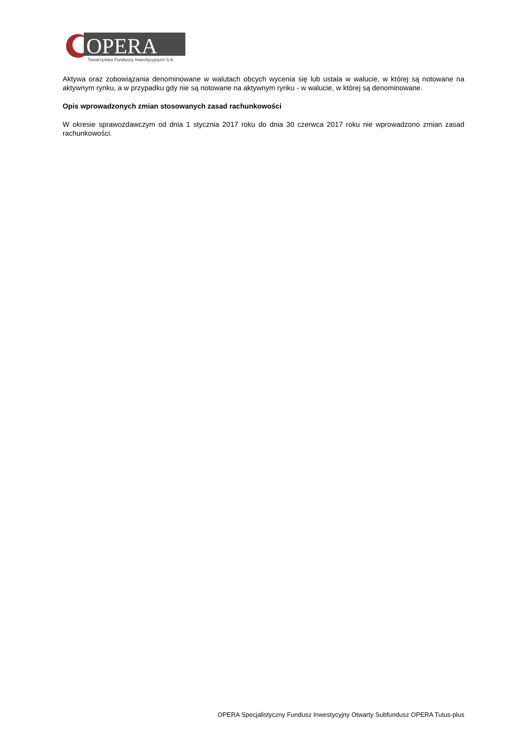OPERA
Towarzystwo Funduszy Inwestycyjnych S.A.
Aktywa oraz zobowiązania denominowane w walutach obcych wycenia się lub ustala w walucie, w której są notowane na aktywnym rynku, a w przypadku gdy nie są notowane na aktywnym rynku - w walucie, w której są denominowane.
Opis wprowadzonych zmian stosowanych zasad rachunkowości
W okresie sprawozdawczym od dnia 1 stycznia 2017 roku do dnia 30 czerwca 2017 roku nie wprowadzono zmian zasad rachunkowości.
OPERA Specjalistyczny Fundusz Inwestycyjny Otwarty Subfundusz OPERA Tutus-plus